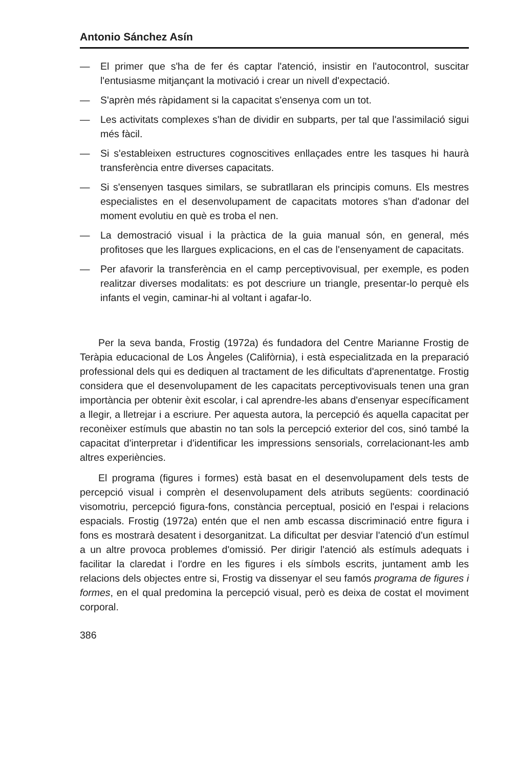Antonio Sánchez Asín
— El primer que s'ha de fer és captar l'atenció, insistir en l'autocontrol, suscitar l'entusiasme mitjançant la motivació i crear un nivell d'expectació.
— S'aprèn més ràpidament si la capacitat s'ensenya com un tot.
— Les activitats complexes s'han de dividir en subparts, per tal que l'assimilació sigui més fàcil.
— Si s'estableixen estructures cognoscitives enllaçades entre les tasques hi haurà transferència entre diverses capacitats.
— Si s'ensenyen tasques similars, se subratllaran els principis comuns. Els mestres especialistes en el desenvolupament de capacitats motores s'han d'adonar del moment evolutiu en què es troba el nen.
— La demostració visual i la pràctica de la guia manual són, en general, més profitoses que les llargues explicacions, en el cas de l'ensenyament de capacitats.
— Per afavorir la transferència en el camp perceptivovisual, per exemple, es poden realitzar diverses modalitats: es pot descriure un triangle, presentar-lo perquè els infants el vegin, caminar-hi al voltant i agafar-lo.
Per la seva banda, Frostig (1972a) és fundadora del Centre Marianne Frostig de Teràpia educacional de Los Àngeles (Califòrnia), i està especialitzada en la preparació professional dels qui es dediquen al tractament de les dificultats d'aprenentatge. Frostig considera que el desenvolupament de les capacitats perceptivovisuals tenen una gran importància per obtenir èxit escolar, i cal aprendre-les abans d'ensenyar específicament a llegir, a lletrejar i a escriure. Per aquesta autora, la percepció és aquella capacitat per reconèixer estímuls que abastin no tan sols la percepció exterior del cos, sinó també la capacitat d'interpretar i d'identificar les impressions sensorials, correlacionant-les amb altres experiències.
El programa (figures i formes) està basat en el desenvolupament dels tests de percepció visual i comprèn el desenvolupament dels atributs següents: coordinació visomotriu, percepció figura-fons, constància perceptual, posició en l'espai i relacions espacials. Frostig (1972a) entén que el nen amb escassa discriminació entre figura i fons es mostrarà desatent i desorganitzat. La dificultat per desviar l'atenció d'un estímul a un altre provoca problemes d'omissió. Per dirigir l'atenció als estímuls adequats i facilitar la claredat i l'ordre en les figures i els símbols escrits, juntament amb les relacions dels objectes entre si, Frostig va dissenyar el seu famós programa de figures i formes, en el qual predomina la percepció visual, però es deixa de costat el moviment corporal.
386